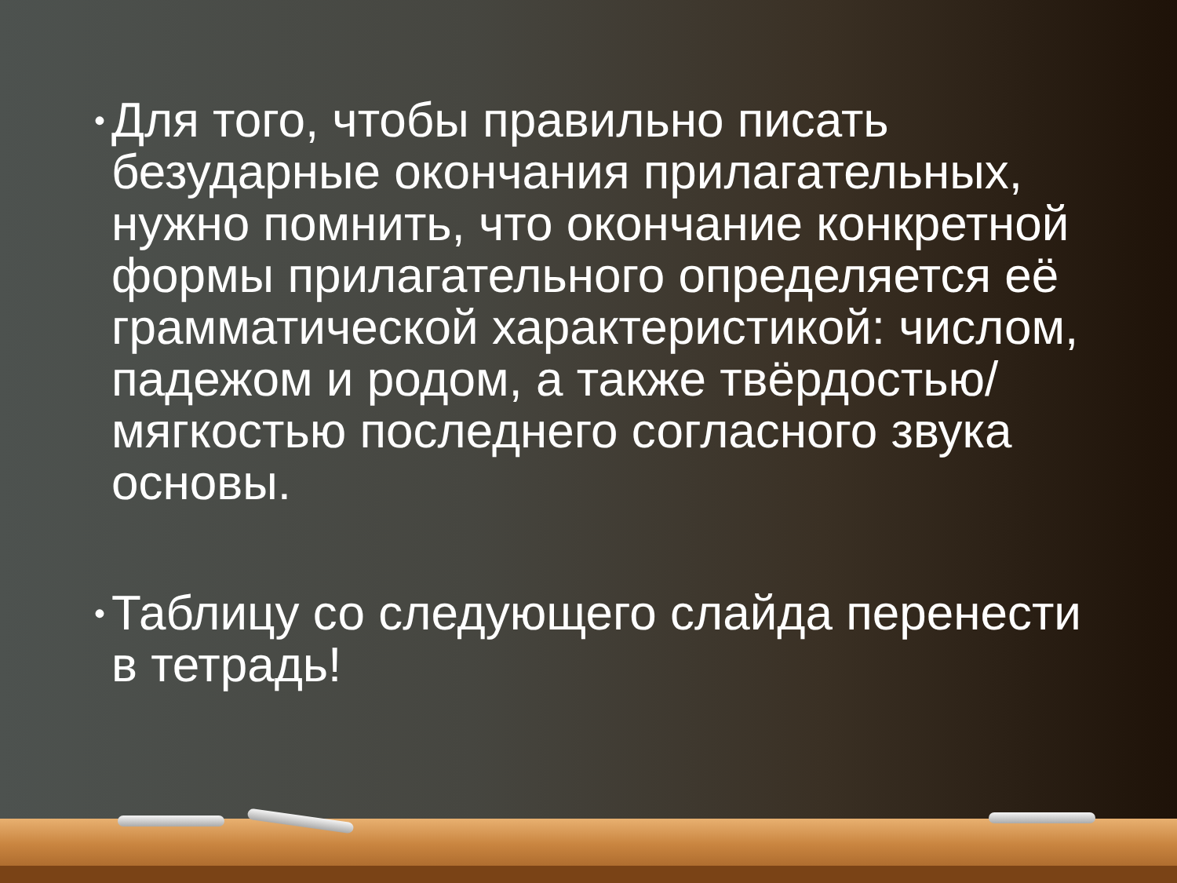•
Для того, чтобы правильно писать безударные окончания прилагательных, нужно помнить, что окончание конкретной формы прилагательного определяется её грамматической характеристикой: числом, падежом и родом, а также твёрдостью/мягкостью последнего согласного звука основы.
•
Таблицу со следующего слайда перенести в тетрадь!